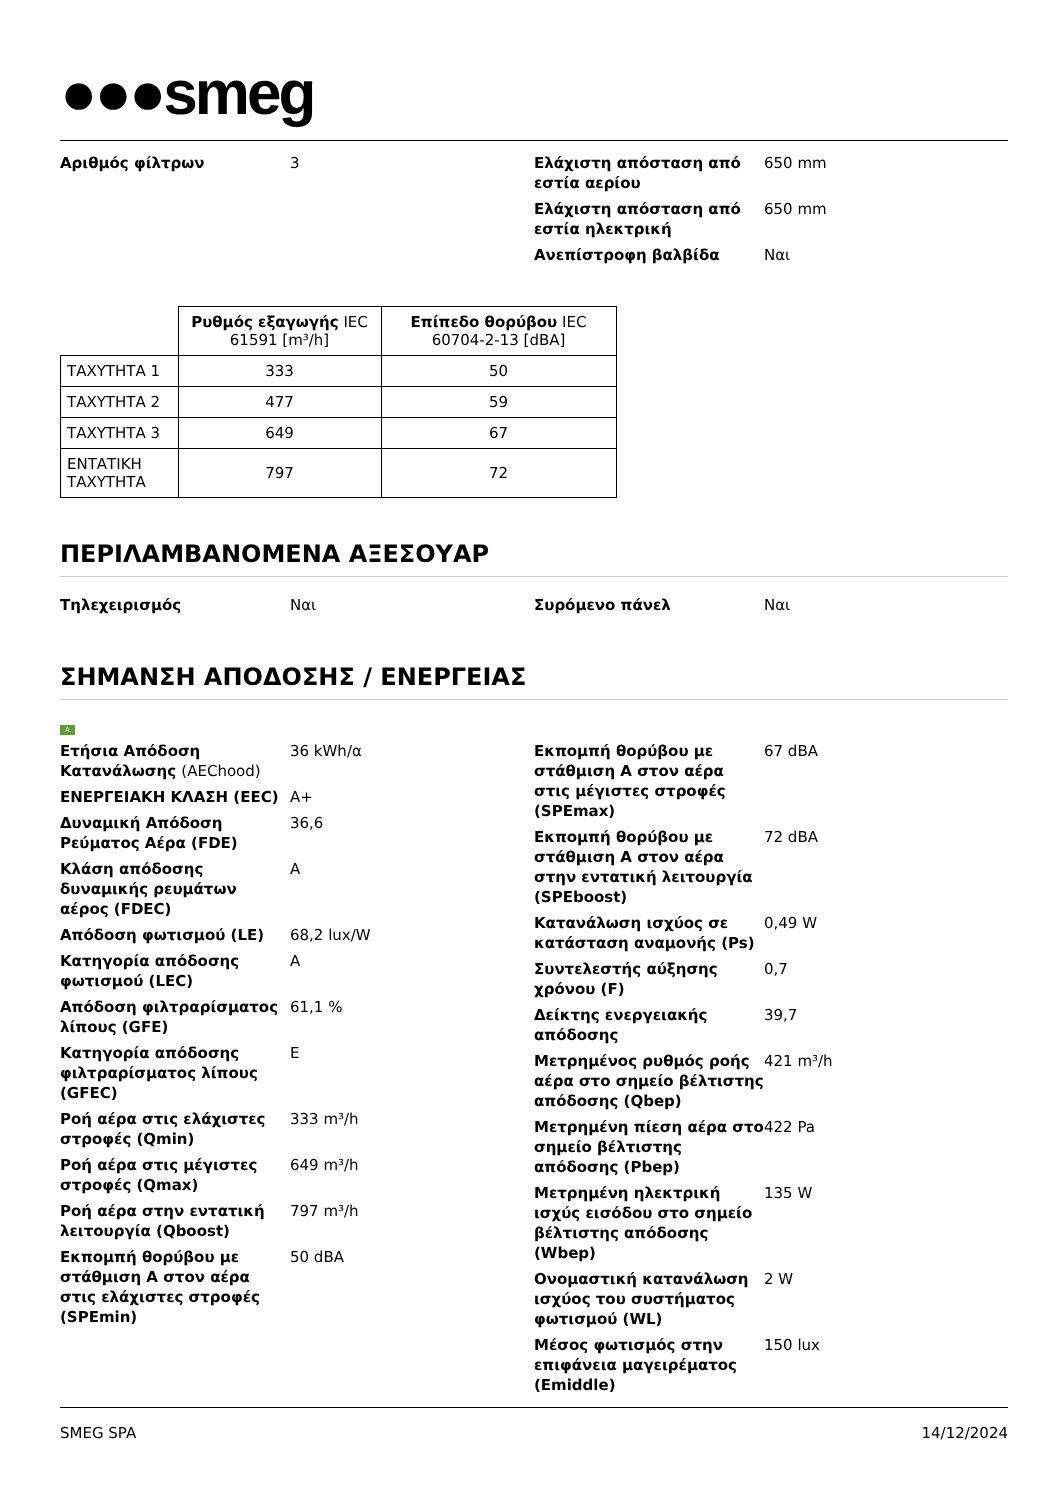●●●smeg
Αριθμός φίλτρων 3 Ελάχιστη απόσταση από εστία αερίου
650 mm
Ελάχιστη απόσταση από εστία ηλεκτρική
650 mm
Ανεπίστροφη βαλβίδα Ναι
| | Ρυθμός εξαγωγής IEC 61591 [m³/h] | Επίπεδο θορύβου IEC 60704-2-13 [dBA] |
| --- | --- | --- |
| ΤΑΧΥΤΗΤΑ 1 | 333 | 50 |
| ΤΑΧΥΤΗΤΑ 2 | 477 | 59 |
| ΤΑΧΥΤΗΤΑ 3 | 649 | 67 |
| ΕΝΤΑΤΙΚΗ ΤΑΧΥΤΗΤΑ | 797 | 72 |
ΠΕΡΙΛΑΜΒΑΝΟΜΕΝΑ ΑΞΕΣΟΥΑΡ
Τηλεχειρισμός Ναι Συρόμενο πάνελ Ναι
ΣΗΜΑΝΣΗ ΑΠΟΔΟΣΗΣ / ΕΝΕΡΓΕΙΑΣ
A
Ετήσια Απόδοση Κατανάλωσης (AEChood)
36 kWh/α
ΕΝΕΡΓΕΙΑΚΗ ΚΛΑΣΗ (EEC) A+
Δυναμική Απόδοση Ρεύματος Αέρα (FDE)
36,6
Κλάση απόδοσης δυναμικής ρευμάτων αέρος (FDEC)
A
Απόδοση φωτισμού (LE) 68,2 lux/W
Κατηγορία απόδοσης φωτισμού (LEC)
A
Απόδοση φιλτραρίσματος λίπους (GFE)
61,1 %
Κατηγορία απόδοσης φιλτραρίσματος λίπους (GFEC)
E
Ροή αέρα στις ελάχιστες στροφές (Qmin)
333 m³/h
Ροή αέρα στις μέγιστες στροφές (Qmax)
649 m³/h
Ροή αέρα στην εντατική λειτουργία (Qboost)
797 m³/h
Εκπομπή θορύβου με στάθμιση Α στον αέρα στις ελάχιστες στροφές (SPEmin)
50 dBA
Εκπομπή θορύβου με στάθμιση Α στον αέρα στις μέγιστες στροφές (SPEmax)
67 dBA
Εκπομπή θορύβου με στάθμιση Α στον αέρα στην εντατική λειτουργία (SPEboost)
72 dBA
Κατανάλωση ισχύος σε κατάσταση αναμονής (Ps)
0,49 W
Συντελεστής αύξησης χρόνου (F)
0,7
Δείκτης ενεργειακής απόδοσης
39,7
Μετρημένος ρυθμός ροής αέρα στο σημείο βέλτιστης απόδοσης (Qbep)
421 m³/h
Μετρημένη πίεση αέρα στο σημείο βέλτιστης απόδοσης (Pbep)
422 Pa
Μετρημένη ηλεκτρική ισχύς εισόδου στο σημείο βέλτιστης απόδοσης (Wbep)
135 W
Ονομαστική κατανάλωση ισχύος του συστήματος φωτισμού (WL)
2 W
Μέσος φωτισμός στην επιφάνεια μαγειρέματος (Emiddle)
150 lux
SMEG SPA 14/12/2024